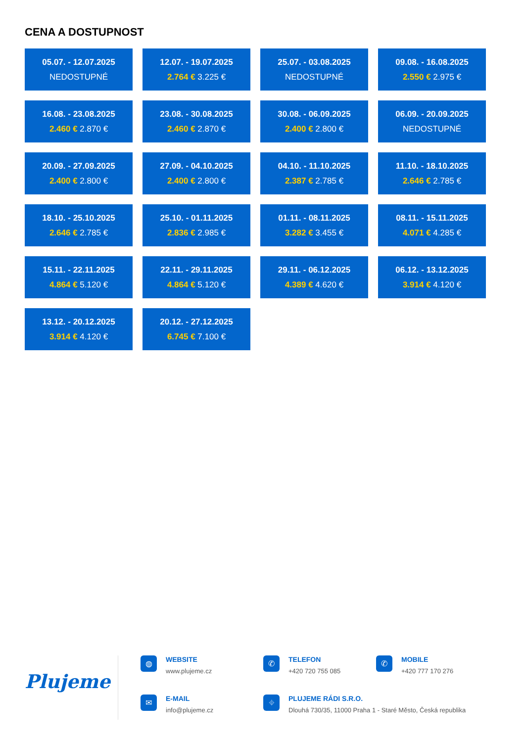CENA A DOSTUPNOST
05.07. - 12.07.2025
NEDOSTUPNÉ
12.07. - 19.07.2025
2.764 € 3.225 €
25.07. - 03.08.2025
NEDOSTUPNÉ
09.08. - 16.08.2025
2.550 € 2.975 €
16.08. - 23.08.2025
2.460 € 2.870 €
23.08. - 30.08.2025
2.460 € 2.870 €
30.08. - 06.09.2025
2.400 € 2.800 €
06.09. - 20.09.2025
NEDOSTUPNÉ
20.09. - 27.09.2025
2.400 € 2.800 €
27.09. - 04.10.2025
2.400 € 2.800 €
04.10. - 11.10.2025
2.387 € 2.785 €
11.10. - 18.10.2025
2.646 € 2.785 €
18.10. - 25.10.2025
2.646 € 2.785 €
25.10. - 01.11.2025
2.836 € 2.985 €
01.11. - 08.11.2025
3.282 € 3.455 €
08.11. - 15.11.2025
4.071 € 4.285 €
15.11. - 22.11.2025
4.864 € 5.120 €
22.11. - 29.11.2025
4.864 € 5.120 €
29.11. - 06.12.2025
4.389 € 4.620 €
06.12. - 13.12.2025
3.914 € 4.120 €
13.12. - 20.12.2025
3.914 € 4.120 €
20.12. - 27.12.2025
6.745 € 7.100 €
Plujeme
◍
WEBSITE
www.plujeme.cz
✆
TELEFON
+420 720 755 085
✆
MOBILE
+420 777 170 276
✉
E-MAIL
info@plujeme.cz
⌖
PLUJEME RÁDI S.R.O.
Dlouhá 730/35, 11000 Praha 1 - Staré Město, Česká republika